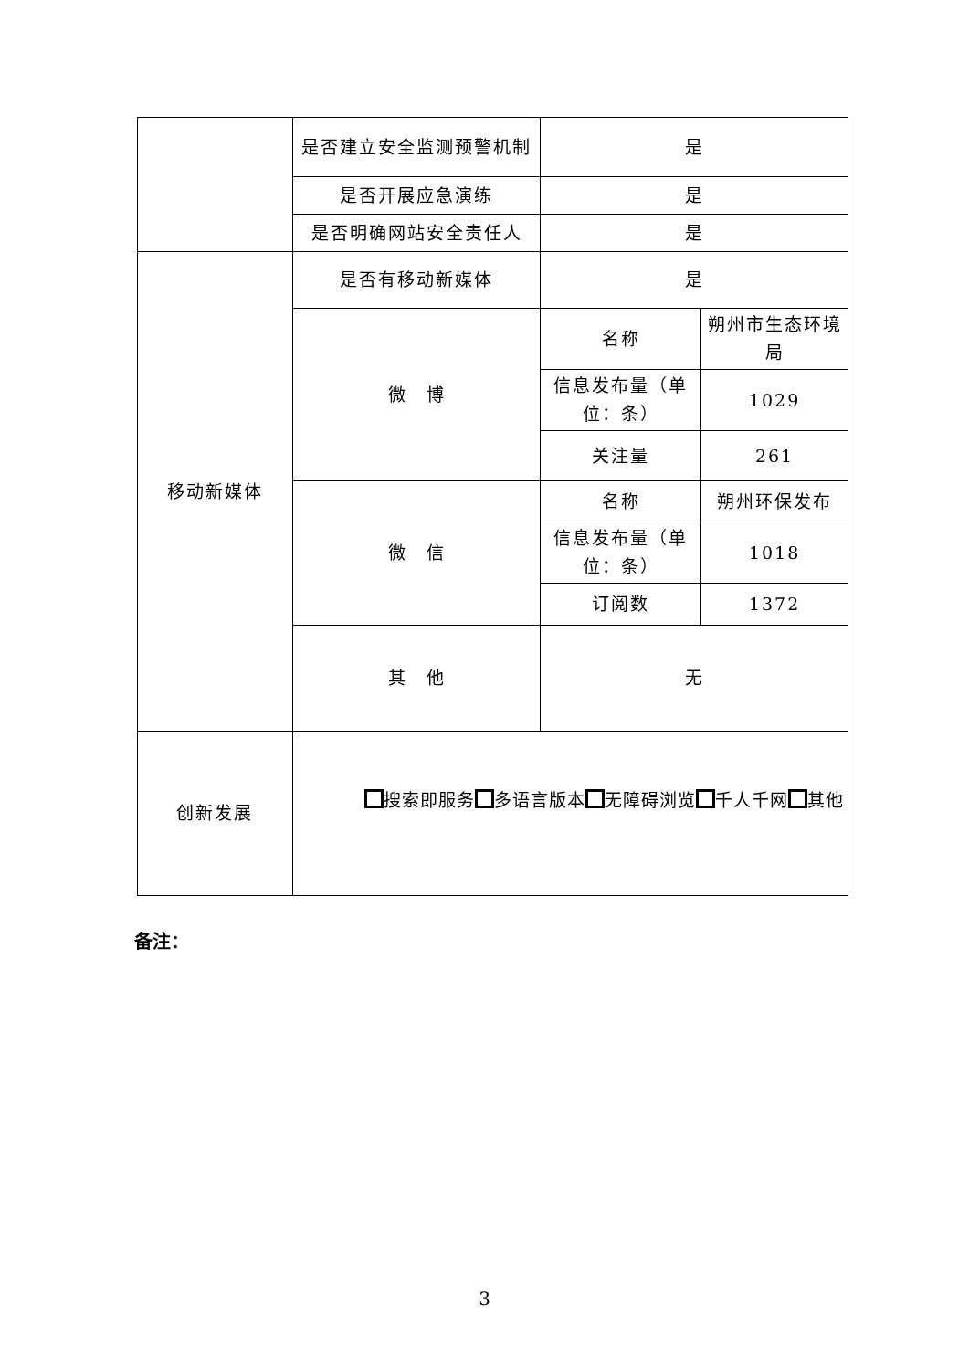| | 是否建立安全监测预警机制 | 是 | |
| | 是否开展应急演练 | 是 | |
| | 是否明确网站安全责任人 | 是 | |
| 移动新媒体 | 是否有移动新媒体 | 是 | |
| | 微 博 | 名称 | 朔州市生态环境局 |
| | | 信息发布量（单位：条） | 1029 |
| | | 关注量 | 261 |
| | 微 信 | 名称 | 朔州环保发布 |
| | | 信息发布量（单位：条） | 1018 |
| | | 订阅数 | 1372 |
| | 其 他 | 无 | |
| 创新发展 | 搜索即服务 多语言版本 无障碍浏览 千人千网 其他 | | |
备注：
3